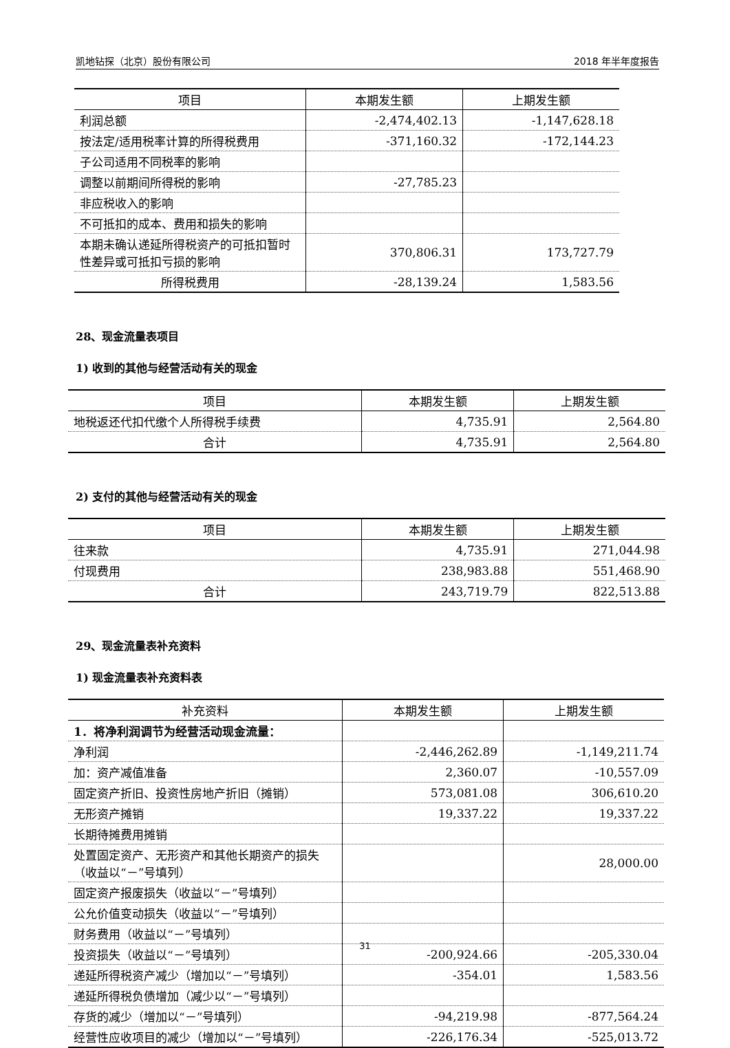凯地钻探（北京）股份有限公司 2018 年半年度报告
| 项目 | 本期发生额 | 上期发生额 |
| --- | --- | --- |
| 利润总额 | -2,474,402.13 | -1,147,628.18 |
| 按法定/适用税率计算的所得税费用 | -371,160.32 | -172,144.23 |
| 子公司适用不同税率的影响 | | |
| 调整以前期间所得税的影响 | -27,785.23 | |
| 非应税收入的影响 | | |
| 不可抵扣的成本、费用和损失的影响 | | |
| 本期未确认递延所得税资产的可抵扣暂时性差异或可抵扣亏损的影响 | 370,806.31 | 173,727.79 |
| 所得税费用 | -28,139.24 | 1,583.56 |
28、现金流量表项目
1) 收到的其他与经营活动有关的现金
| 项目 | 本期发生额 | 上期发生额 |
| --- | --- | --- |
| 地税返还代扣代缴个人所得税手续费 | 4,735.91 | 2,564.80 |
| 合计 | 4,735.91 | 2,564.80 |
2) 支付的其他与经营活动有关的现金
| 项目 | 本期发生额 | 上期发生额 |
| --- | --- | --- |
| 往来款 | 4,735.91 | 271,044.98 |
| 付现费用 | 238,983.88 | 551,468.90 |
| 合计 | 243,719.79 | 822,513.88 |
29、现金流量表补充资料
1) 现金流量表补充资料表
| 补充资料 | 本期发生额 | 上期发生额 |
| --- | --- | --- |
| 1．将净利润调节为经营活动现金流量： | | |
| 净利润 | -2,446,262.89 | -1,149,211.74 |
| 加：资产减值准备 | 2,360.07 | -10,557.09 |
| 固定资产折旧、投资性房地产折旧（摊销） | 573,081.08 | 306,610.20 |
| 无形资产摊销 | 19,337.22 | 19,337.22 |
| 长期待摊费用摊销 | | |
| 处置固定资产、无形资产和其他长期资产的损失（收益以“－”号填列） | | 28,000.00 |
| 固定资产报废损失（收益以“－”号填列） | | |
| 公允价值变动损失（收益以“－”号填列） | | |
| 财务费用（收益以“－”号填列） | | |
| 投资损失（收益以“－”号填列） | -200,924.66 | -205,330.04 |
| 递延所得税资产减少（增加以“－”号填列） | -354.01 | 1,583.56 |
| 递延所得税负债增加（减少以“－”号填列） | | |
| 存货的减少（增加以“－”号填列） | -94,219.98 | -877,564.24 |
| 经营性应收项目的减少（增加以“－”号填列） | -226,176.34 | -525,013.72 |
31